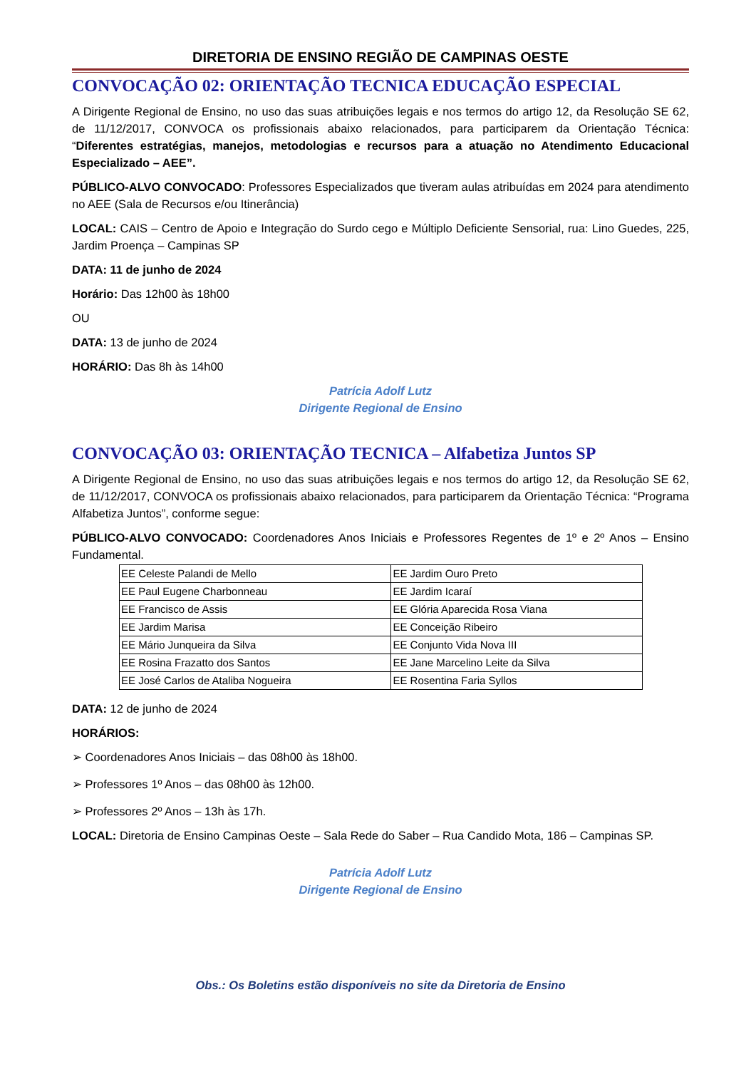DIRETORIA DE ENSINO REGIÃO DE CAMPINAS OESTE
CONVOCAÇÃO 02: ORIENTAÇÃO TECNICA EDUCAÇÃO ESPECIAL
A Dirigente Regional de Ensino, no uso das suas atribuições legais e nos termos do artigo 12, da Resolução SE 62, de 11/12/2017, CONVOCA os profissionais abaixo relacionados, para participarem da Orientação Técnica: “Diferentes estratégias, manejos, metodologias e recursos para a atuação no Atendimento Educacional Especializado – AEE”.
PÚBLICO-ALVO CONVOCADO: Professores Especializados que tiveram aulas atribuídas em 2024 para atendimento no AEE (Sala de Recursos e/ou Itinerância)
LOCAL: CAIS – Centro de Apoio e Integração do Surdo cego e Múltiplo Deficiente Sensorial, rua: Lino Guedes, 225, Jardim Proença – Campinas SP
DATA: 11 de junho de 2024
Horário: Das 12h00 às 18h00
OU
DATA: 13 de junho de 2024
HORÁRIO: Das 8h às 14h00
Patrícia Adolf Lutz
Dirigente Regional de Ensino
CONVOCAÇÃO 03: ORIENTAÇÃO TECNICA – Alfabetiza Juntos SP
A Dirigente Regional de Ensino, no uso das suas atribuições legais e nos termos do artigo 12, da Resolução SE 62, de 11/12/2017, CONVOCA os profissionais abaixo relacionados, para participarem da Orientação Técnica: “Programa Alfabetiza Juntos”, conforme segue:
PÚBLICO-ALVO CONVOCADO: Coordenadores Anos Iniciais e Professores Regentes de 1º e 2º Anos – Ensino Fundamental.
| EE Celeste Palandi de Mello | EE Jardim Ouro Preto |
| EE Paul Eugene Charbonneau | EE Jardim Icaraí |
| EE Francisco de Assis | EE Glória Aparecida Rosa Viana |
| EE Jardim Marisa | EE Conceição Ribeiro |
| EE Mário Junqueira da Silva | EE Conjunto Vida Nova III |
| EE Rosina Frazatto dos Santos | EE Jane Marcelino Leite da Silva |
| EE José Carlos de Ataliba Nogueira | EE Rosentina Faria Syllos |
DATA: 12 de junho de 2024
HORÁRIOS:
➢ Coordenadores Anos Iniciais – das 08h00 às 18h00.
➢ Professores 1º Anos – das 08h00 às 12h00.
➢ Professores 2º Anos – 13h às 17h.
LOCAL: Diretoria de Ensino Campinas Oeste – Sala Rede do Saber – Rua Candido Mota, 186 – Campinas SP.
Patrícia Adolf Lutz
Dirigente Regional de Ensino
Obs.: Os Boletins estão disponíveis no site da Diretoria de Ensino